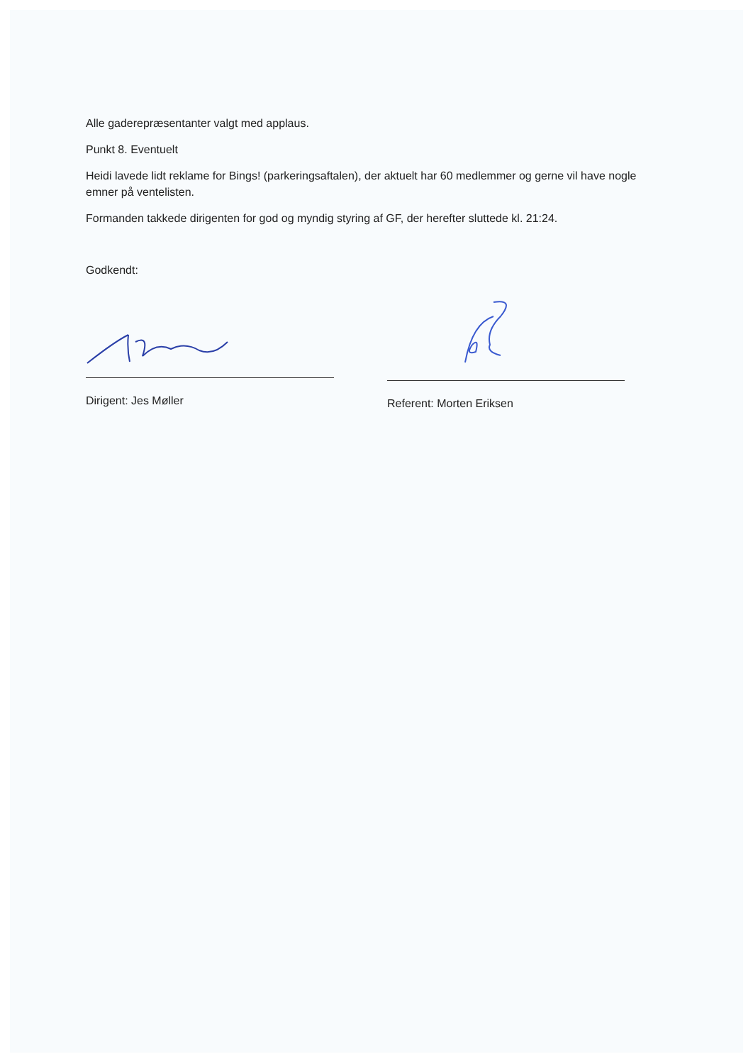Alle gaderepræsentanter valgt med applaus.
Punkt 8. Eventuelt
Heidi lavede lidt reklame for Bings! (parkeringsaftalen), der aktuelt har 60 medlemmer og gerne vil have nogle emner på ventelisten.
Formanden takkede dirigenten for god og myndig styring af GF, der herefter sluttede kl. 21:24.
Godkendt:
Dirigent: Jes Møller
Referent: Morten Eriksen